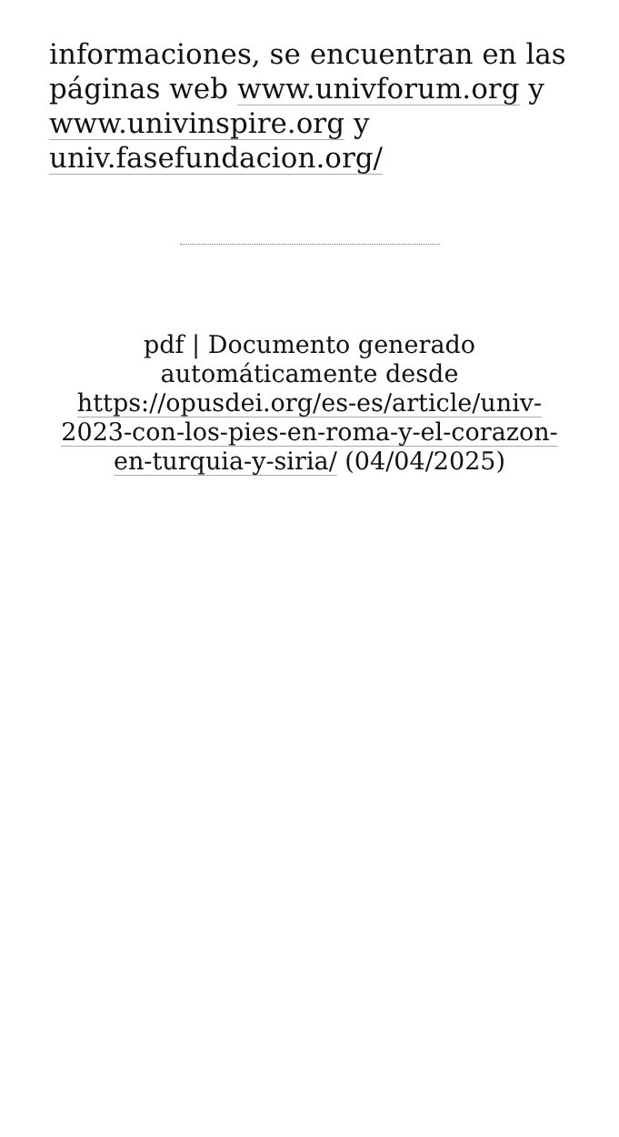informaciones, se encuentran en las páginas web www.univforum.org y www.univinspire.org y univ.fasefundacion.org/
pdf | Documento generado automáticamente desde https://opusdei.org/es-es/article/univ-2023-con-los-pies-en-roma-y-el-corazon-en-turquia-y-siria/ (04/04/2025)